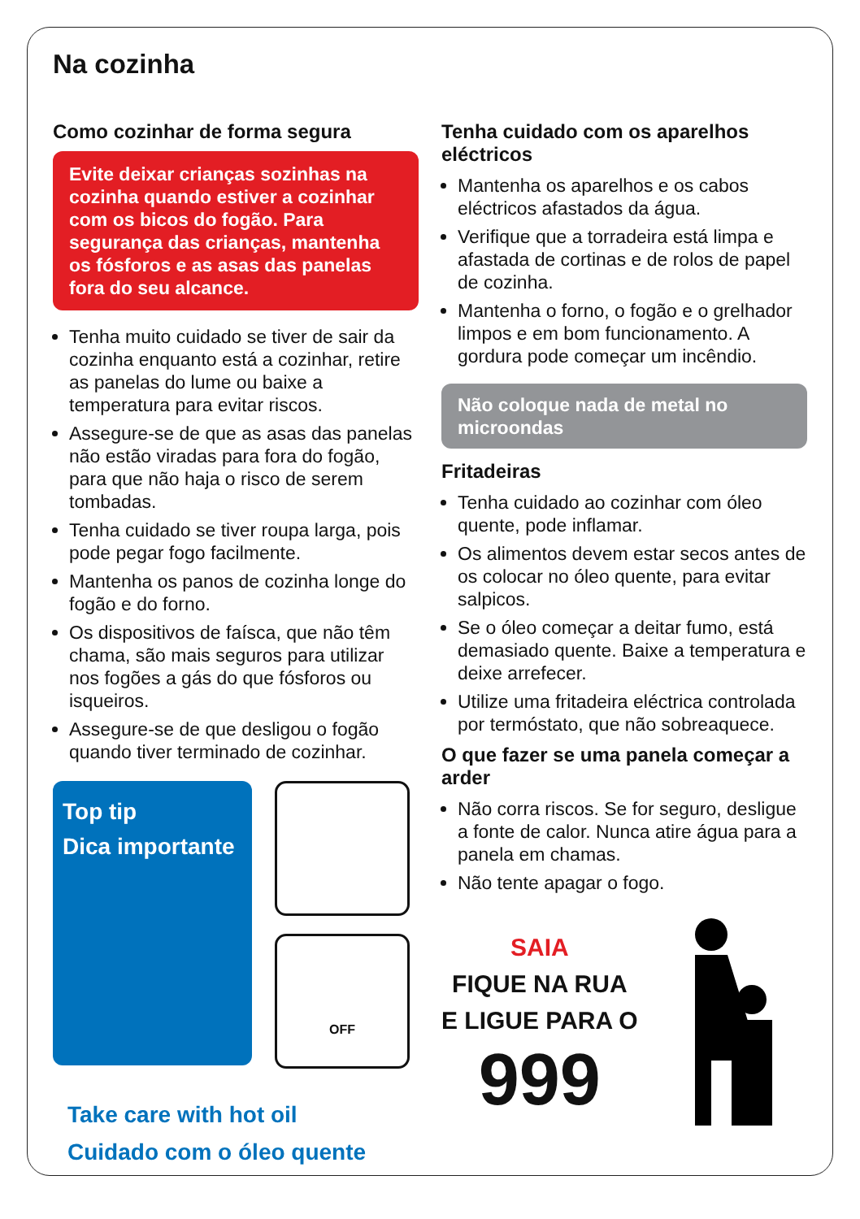Na cozinha
Como cozinhar de forma segura
Evite deixar crianças sozinhas na cozinha quando estiver a cozinhar com os bicos do fogão. Para segurança das crianças, mantenha os fósforos e as asas das panelas fora do seu alcance.
Tenha muito cuidado se tiver de sair da cozinha enquanto está a cozinhar, retire as panelas do lume ou baixe a temperatura para evitar riscos.
Assegure-se de que as asas das panelas não estão viradas para fora do fogão, para que não haja o risco de serem tombadas.
Tenha cuidado se tiver roupa larga, pois pode pegar fogo facilmente.
Mantenha os panos de cozinha longe do fogão e do forno.
Os dispositivos de faísca, que não têm chama, são mais seguros para utilizar nos fogões a gás do que fósforos ou isqueiros.
Assegure-se de que desligou o fogão quando tiver terminado de cozinhar.
Top tip
Dica importante
OFF
Take care with hot oil
Cuidado com o óleo quente
Tenha cuidado com os aparelhos eléctricos
Mantenha os aparelhos e os cabos eléctricos afastados da água.
Verifique que a torradeira está limpa e afastada de cortinas e de rolos de papel de cozinha.
Mantenha o forno, o fogão e o grelhador limpos e em bom funcionamento. A gordura pode começar um incêndio.
Não coloque nada de metal no microondas
Fritadeiras
Tenha cuidado ao cozinhar com óleo quente, pode inflamar.
Os alimentos devem estar secos antes de os colocar no óleo quente, para evitar salpicos.
Se o óleo começar a deitar fumo, está demasiado quente. Baixe a temperatura e deixe arrefecer.
Utilize uma fritadeira eléctrica controlada por termóstato, que não sobreaquece.
O que fazer se uma panela começar a arder
Não corra riscos. Se for seguro, desligue a fonte de calor. Nunca atire água para a panela em chamas.
Não tente apagar o fogo.
SAIA
FIQUE NA RUA
E LIGUE PARA O
999